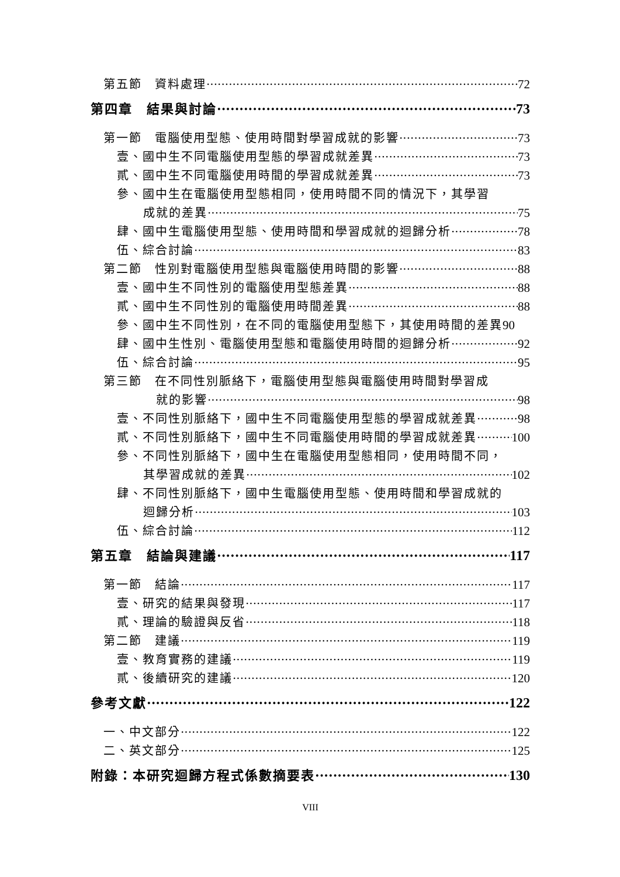第五節　資料處理 72
第四章　結果與討論 73
第一節　電腦使用型態、使用時間對學習成就的影響 73
壹、國中生不同電腦使用型態的學習成就差異 73
貳、國中生不同電腦使用時間的學習成就差異 73
參、國中生在電腦使用型態相同，使用時間不同的情況下，其學習
成就的差異 75
肆、國中生電腦使用型態、使用時間和學習成就的迴歸分析 78
伍、綜合討論 83
第二節　性別對電腦使用型態與電腦使用時間的影響 88
壹、國中生不同性別的電腦使用型態差異 88
貳、國中生不同性別的電腦使用時間差異 88
參、國中生不同性別，在不同的電腦使用型態下，其使用時間的差異 90
肆、國中生性別、電腦使用型態和電腦使用時間的迴歸分析 92
伍、綜合討論 95
第三節　在不同性別脈絡下，電腦使用型態與電腦使用時間對學習成
就的影響 98
壹、不同性別脈絡下，國中生不同電腦使用型態的學習成就差異 98
貳、不同性別脈絡下，國中生不同電腦使用時間的學習成就差異 100
參、不同性別脈絡下，國中生在電腦使用型態相同，使用時間不同，
其學習成就的差異 102
肆、不同性別脈絡下，國中生電腦使用型態、使用時間和學習成就的
迴歸分析 103
伍、綜合討論 112
第五章　結論與建議 117
第一節　結論 117
壹、研究的結果與發現 117
貳、理論的驗證與反省 118
第二節　建議 119
壹、教育實務的建議 119
貳、後續研究的建議 120
參考文獻 122
一、中文部分 122
二、英文部分 125
附錄：本研究迴歸方程式係數摘要表 130
VIII